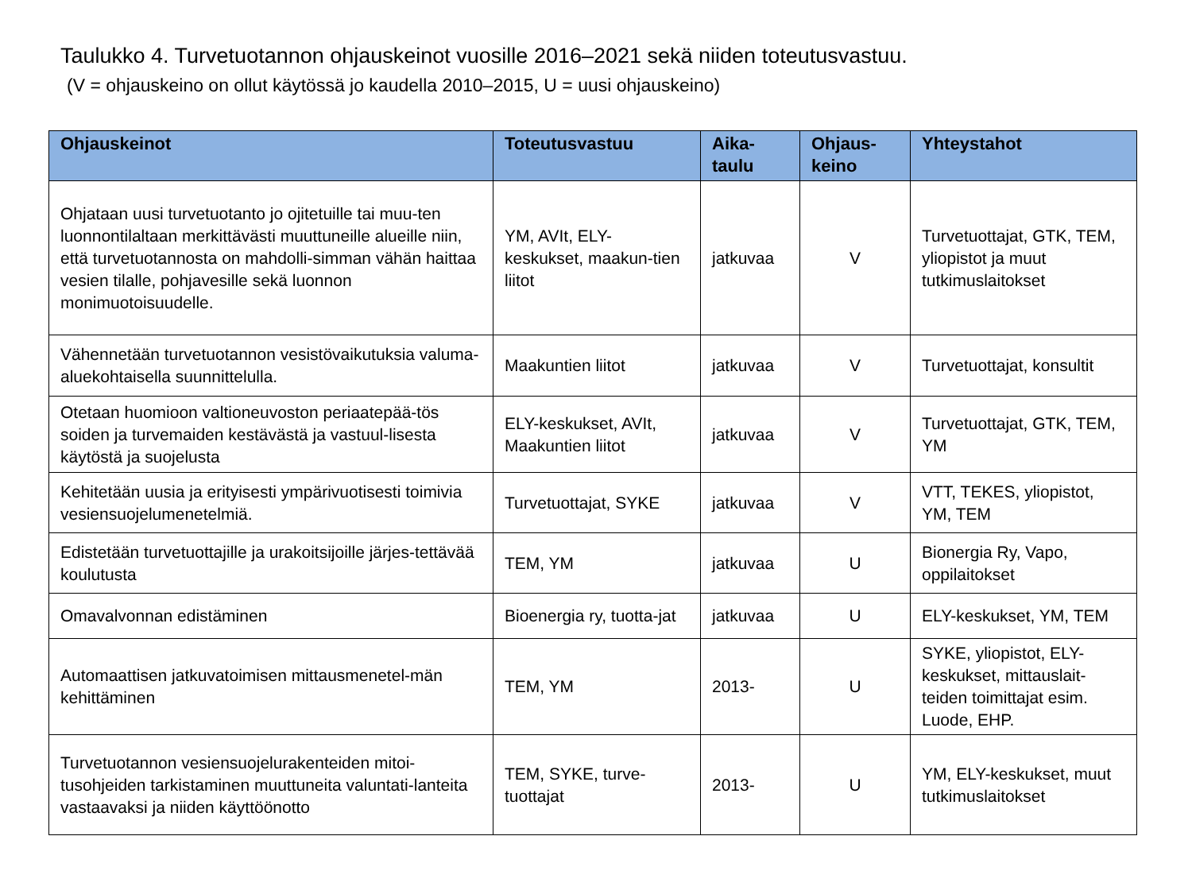Taulukko 4. Turvetuotannon ohjauskeinot vuosille 2016–2021 sekä niiden toteutusvastuu.
(V = ohjauskeino on ollut käytössä jo kaudella 2010–2015, U = uusi ohjauskeino)
| Ohjauskeinot | Toteutusvastuu | Aika- taulu | Ohjaus- keino | Yhteystahot |
| --- | --- | --- | --- | --- |
| Ohjataan uusi turvetuotanto jo ojitetuille tai muu-ten luonnontilaltaan merkittävästi muuttuneille alueille niin, että turvetuotannosta on mahdolli-simman vähän haittaa vesien tilalle, pohjavesille sekä luonnon monimuotoisuudelle. | YM, AVIt, ELY-keskukset, maakun-tien liitot | jatkuvaa | V | Turvetuottajat, GTK, TEM, yliopistot ja muut tutkimuslaitokset |
| Vähennetään turvetuotannon vesistövaikutuksia valuma-aluekohtaisella suunnittelulla. | Maakuntien liitot | jatkuvaa | V | Turvetuottajat, konsultit |
| Otetaan huomioon valtioneuvoston periaatepää-tös soiden ja turvemaiden kestävästä ja vastuul-lisesta käytöstä ja suojelusta | ELY-keskukset, AVIt, Maakuntien liitot | jatkuvaa | V | Turvetuottajat, GTK, TEM, YM |
| Kehitetään uusia ja erityisesti ympärivuotisesti toimivia vesiensuojelumenetelmiä. | Turvetuottajat, SYKE | jatkuvaa | V | VTT, TEKES, yliopistot, YM, TEM |
| Edistetään turvetuottajille ja urakoitsijoille järjes-tettävää koulutusta | TEM, YM | jatkuvaa | U | Bionergia Ry, Vapo, oppilaitokset |
| Omavalvonnan edistäminen | Bioenergia ry, tuotta-jat | jatkuvaa | U | ELY-keskukset, YM, TEM |
| Automaattisen jatkuvatoimisen mittausmenetel-män kehittäminen | TEM, YM | 2013- | U | SYKE, yliopistot, ELY-keskukset, mittauslait-teiden toimittajat esim. Luode, EHP. |
| Turvetuotannon vesiensuojelurakenteiden mitoi-tusohjeiden tarkistaminen muuttuneita valuntati-lanteita vastaavaksi ja niiden käyttöönotto | TEM, SYKE, turve-tuottajat | 2013- | U | YM, ELY-keskukset, muut tutkimuslaitokset |